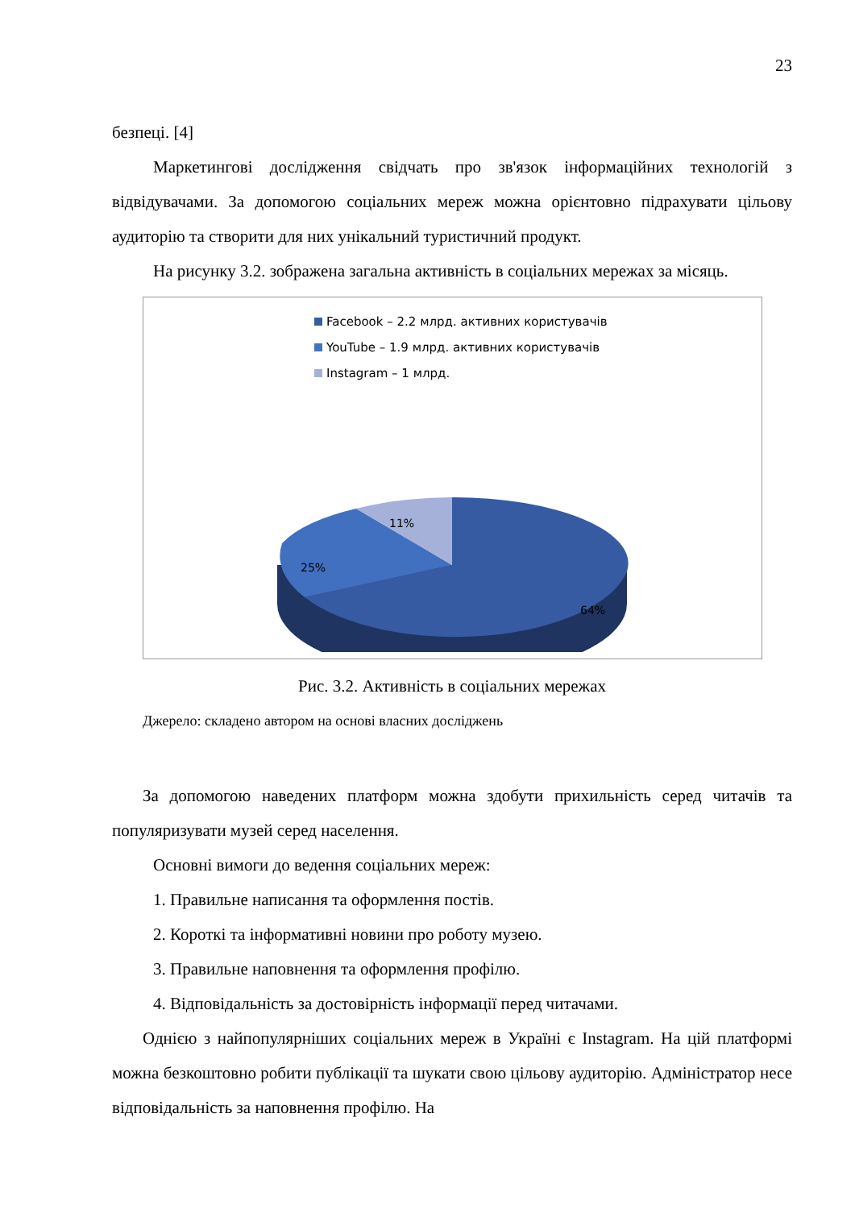23
безпеці. [4]
Маркетингові дослідження свідчать про зв'язок інформаційних технологій з відвідувачами. За допомогою соціальних мереж можна орієнтовно підрахувати цільову аудиторію та створити для них унікальний туристичний продукт.
На рисунку 3.2. зображена загальна активність в соціальних мережах за місяць.
Facebook – 2.2 млрд. активних користувачів
YouTube – 1.9 млрд. активних користувачів
Instagram – 1 млрд.
11%
25%
64%
Рис. 3.2. Активність в соціальних мережах
Джерело: складено автором на основі власних досліджень
За допомогою наведених платформ можна здобути прихильність серед читачів та популяризувати музей серед населення.
Основні вимоги до ведення соціальних мереж:
1. Правильне написання та оформлення постів.
2. Короткі та інформативні новини про роботу музею.
3. Правильне наповнення та оформлення профілю.
4. Відповідальність за достовірність інформації перед читачами.
Однією з найпопулярніших соціальних мереж в Україні є Instagram. На цій платформі можна безкоштовно робити публікації та шукати свою цільову аудиторію. Адміністратор несе відповідальність за наповнення профілю. На